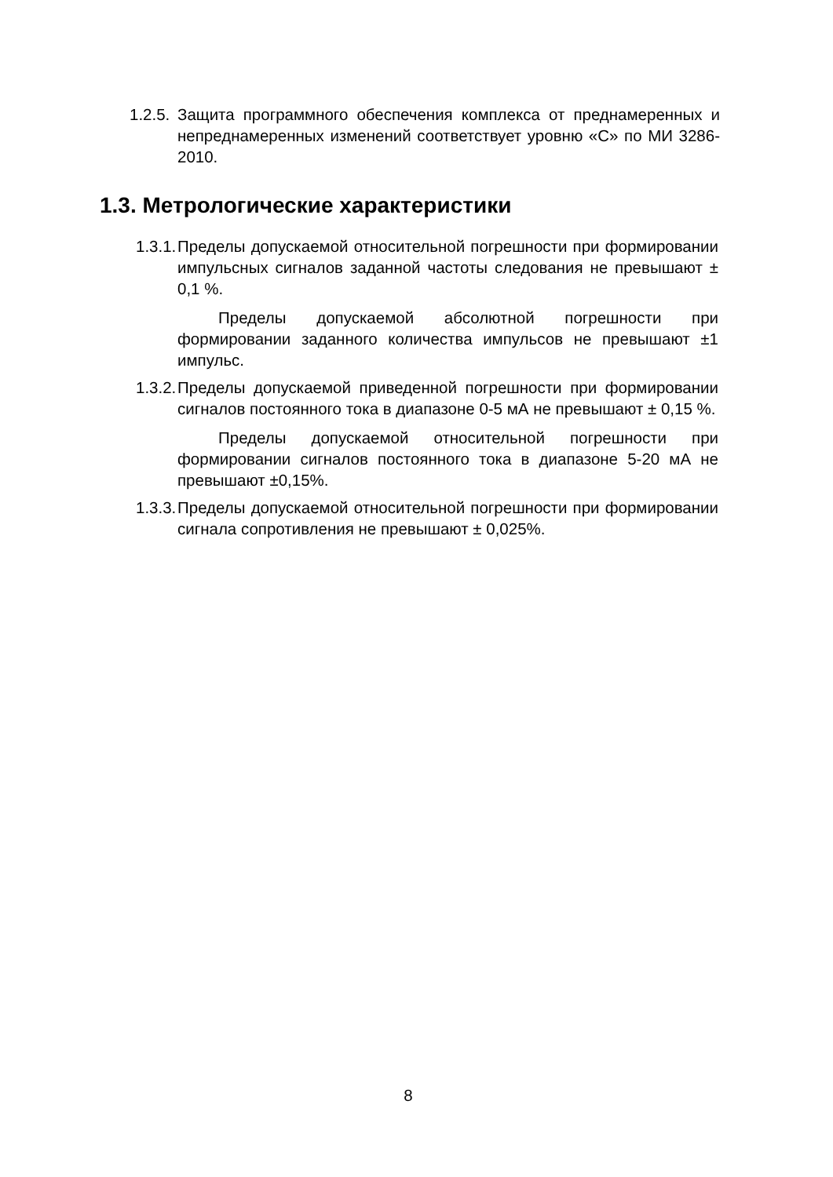1.2.5. Защита программного обеспечения комплекса от преднамеренных и непреднамеренных изменений соответствует уровню «С» по МИ 3286-2010.
1.3. Метрологические характеристики
1.3.1. Пределы допускаемой относительной погрешности при формировании импульсных сигналов заданной частоты следования не превышают ± 0,1 %.
Пределы допускаемой абсолютной погрешности при формировании заданного количества импульсов не превышают ±1 импульс.
1.3.2. Пределы допускаемой приведенной погрешности при формировании сигналов постоянного тока в диапазоне 0-5 мА не превышают ± 0,15 %.
Пределы допускаемой относительной погрешности при формировании сигналов постоянного тока в диапазоне 5-20 мА не превышают ±0,15%.
1.3.3. Пределы допускаемой относительной погрешности при формировании сигнала сопротивления не превышают ± 0,025%.
8